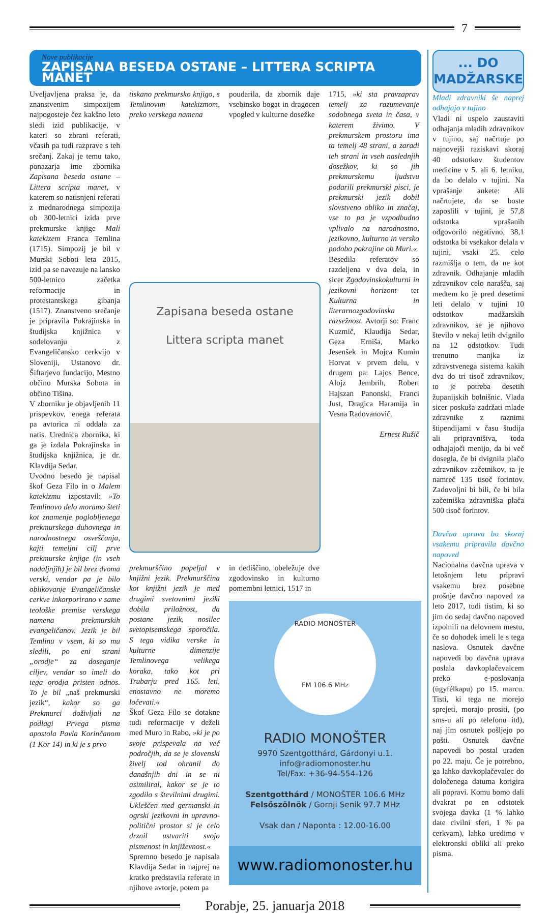7
Nove publikacije
ZAPISANA BESEDA OSTANE – LITTERA SCRIPTA MANET
Uveljavljena praksa je, da znanstvenim simpozijem najpogosteje čez kakšno leto sledi izid publikacije, v kateri so zbrani referati, včasih pa tudi razprave s teh srečanj. Zakaj je temu tako, ponazarja ime zbornika Zapisana beseda ostane – Littera scripta manet, v katerem so natisnjeni referati z mednarodnega simpozija ob 300-letnici izida prve prekmurske knjige Mali katekizem Franca Temlina (1715). Simpozij je bil v Murski Soboti leta 2015, izid pa se navezuje na lansko 500-letnico začetka reformacije in protestantskega gibanja (1517). Znanstveno srečanje je pripravila Pokrajinska in študijska knjižnica v sodelovanju z Evangeličansko cerkvijo v Sloveniji, Ustanovo dr. Šiftarjevo fundacijo, Mestno občino Murska Sobota in občino Tišina.
V zborniku je objavljenih 11 prispevkov, enega referata pa avtorica ni oddala za natis. Urednica zbornika, ki ga je izdala Pokrajinska in študijska knjižnica, je dr. Klavdija Sedar.
Uvodno besedo je napisal škof Geza Filo in o Malem katekizmu izpostavil: »To Temlinovo delo moramo šteti kot znamenje poglobljenega prekmurskega duhovnega in narodnostnega osveščanja, kajti temeljni cilj prve prekmurske knjige (in vseh nadaljnjih) je bil brez dvoma verski, vendar pa je bilo oblikovanje Evangeličanske cerkve inkorporirano v same teološke premise verskega namena prekmurskih evangeličanov. Jezik je bil Temlinu v vsem, ki so mu sledili, po eni strani „orodje“ za doseganje ciljev, vendar so imeli do tega orodja pristen odnos. To je bil „naš prekmurski jezik“, kakor so ga Prekmurci doživljali na podlagi Prvega pisma apostola Pavla Korinčanom (1 Kor 14) in ki je s prvo
tiskano prekmursko knjigo, s Temlinovim katekizmom, preko verskega namena
poudarila, da zbornik daje vsebinsko bogat in dragocen vpogled v kulturne dosežke
1715, »ki sta pravzaprav temelj za razumevanje sodobnega sveta in časa, v katerem živimo. V prekmurskem prostoru ima ta temelj 48 strani, a zaradi teh strani in vseh naslednjih dosežkov, ki so jih prekmurskemu ljudstvu podarili prekmurski pisci, je prekmurski jezik dobil slovstveno obliko in značaj, vse to pa je vzpodbudno vplivalo na narodnostno, jezikovno, kulturno in versko podobo pokrajine ob Muri.«
Besedila referatov so razdeljena v dva dela, in sicer Zgodovinskokulturni in jezikovni horizont ter Kulturna in literarnozgodovinska razsežnost. Avtorji so: Franc Kuzmič, Klaudija Sedar, Geza Erniša, Marko Jesenšek in Mojca Kumin Horvat v prvem delu, v drugem pa: Lajos Bence, Alojz Jembrih, Robert Hajszan Panonski, Franci Just, Dragica Haramija in Vesna Radovanovič.
Ernest Ružič
Zapisana beseda ostane
Littera scripta manet
prekmurščino popeljal v knjižni jezik. Prekmurščina kot knjižni jezik je med drugimi svetovnimi jeziki dobila priložnost, da postane jezik, nosilec svetopisemskega sporočila. S tega vidika verske in kulturne dimenzije Temlinovega velikega koraka, tako kot pri Trubarju pred 165. leti, enostavno ne moremo ločevati.«
Škof Geza Filo se dotakne tudi reformacije v deželi med Muro in Rabo, »ki je po svoje prispevala na več področjih, da se je slovenski živelj tod ohranil do današnjih dni in se ni asimiliral, kakor se je to zgodilo s številnimi drugimi. Ukleščen med germanski in ogrski jezikovni in upravno-politični prostor si je celo drznil ustvariti svojo pismenost in književnost.«
Spremno besedo je napisala Klavdija Sedar in najprej na kratko predstavila referate in njihove avtorje, potem pa
in dediščino, obeležuje dve zgodovinsko in kulturno pomembni letnici, 1517 in
RADIO MONOŠTER
FM 106.6 MHz
RADIO MONOŠTER
9970 Szentgotthárd, Gárdonyi u.1.
info@radiomonoster.hu
Tel/Fax: +36-94-554-126
Szentgotthárd / MONOŠTER 106.6 MHz
Felsőszölnök / Gornji Senik 97.7 MHz
Vsak dan / Naponta : 12.00-16.00
www.radiomonoster.hu
... DO
MADŽARSKE
Mladi zdravniki še naprej odhajajo v tujino
Vladi ni uspelo zaustaviti odhajanja mladih zdravnikov v tujino, saj načrtuje po najnovejši raziskavi skoraj 40 odstotkov študentov medicine v 5. ali 6. letniku, da bo delalo v tujini. Na vprašanje ankete: Ali načrtujete, da se boste zaposlili v tujini, je 57,8 odstotka vprašanih odgovorilo negativno, 38,1 odstotka bi vsekakor delala v tujini, vsaki 25. celo razmišlja o tem, da ne kot zdravnik. Odhajanje mladih zdravnikov celo narašča, saj medtem ko je pred desetimi leti delalo v tujini 10 odstotkov madžarskih zdravnikov, se je njihovo število v nekaj letih dvignilo na 12 odstotkov. Tudi trenutno manjka iz zdravstvenega sistema kakih dva do tri tisoč zdravnikov, to je potreba desetih županijskih bolnišnic. Vlada sicer poskuša zadržati mlade zdravnike z raznimi štipendijami v času študija ali pripravništva, toda odhajajoči menijo, da bi več dosegla, če bi dvignila plačo zdravnikov začetnikov, ta je namreč 135 tisoč forintov. Zadovoljni bi bili, če bi bila začetniška zdravniška plača 500 tisoč forintov.
Davčna uprava bo skoraj vsakemu pripravila davčno napoved
Nacionalna davčna uprava v letošnjem letu pripravi vsakemu brez posebne prošnje davčno napoved za leto 2017, tudi tistim, ki so jim do sedaj davčno napoved izpolnili na delovnem mestu, če so dohodek imeli le s tega naslova. Osnutek davčne napovedi bo davčna uprava poslala davkoplačevalcem preko e-poslovanja (ügyfélkapu) po 15. marcu. Tisti, ki tega ne morejo sprejeti, morajo prositi, (po sms-u ali po telefonu itd), naj jim osnutek pošljejo po pošti. Osnutek davčne napovedi bo postal uraden po 22. maju. Če je potrebno, ga lahko davkoplačevalec do določenega datuma korigira ali popravi. Komu bomo dali dvakrat po en odstotek svojega davka (1 % lahko date civilni sferi, 1 % pa cerkvam), lahko uredimo v elektronski obliki ali preko pisma.
Porabje, 25. januarja 2018